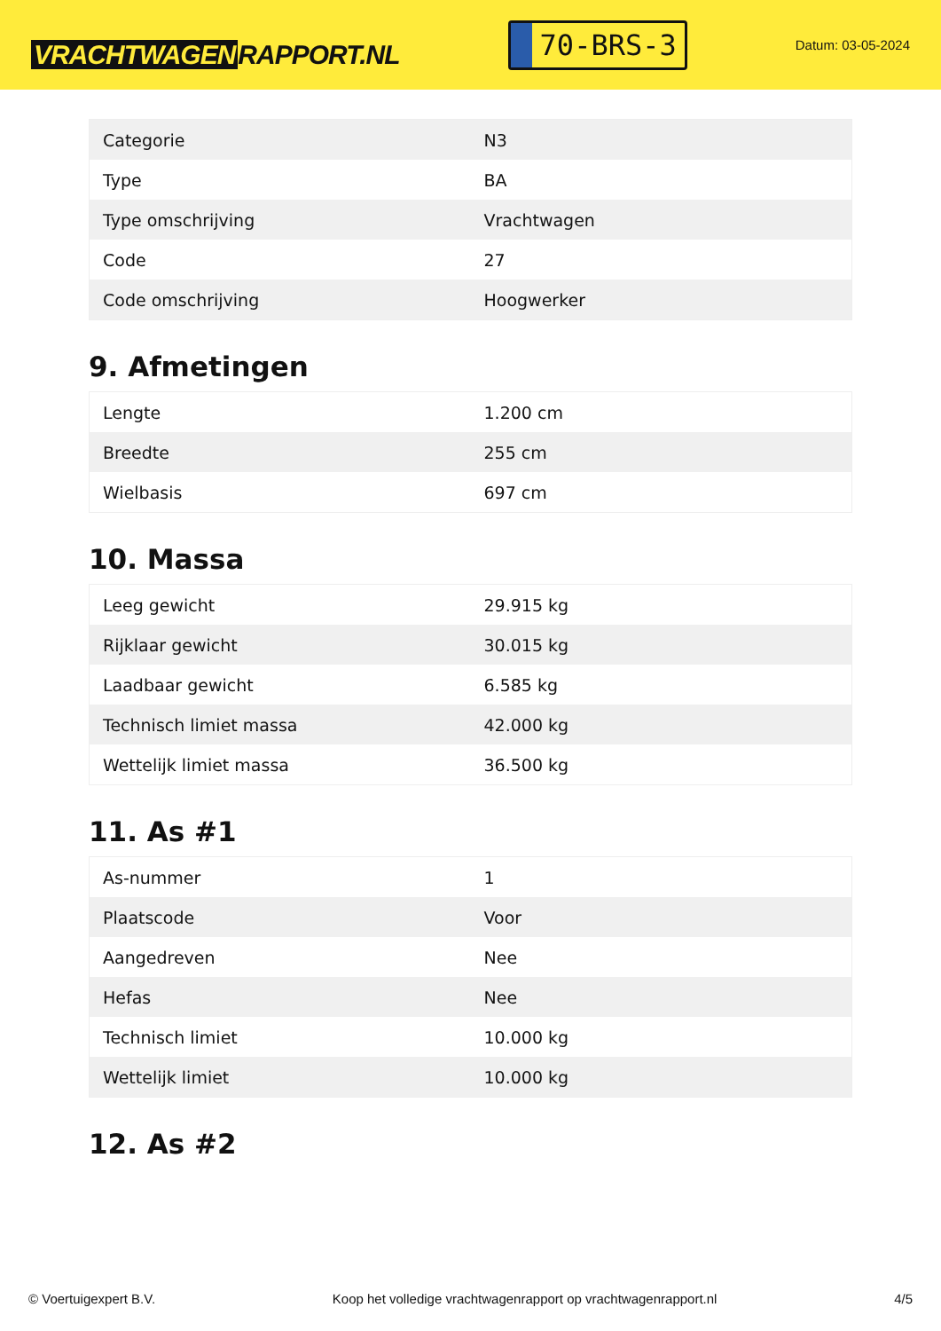VRACHTWAGEN RAPPORT.NL
70-BRS-3
Datum: 03-05-2024
| Categorie | N3 |
| Type | BA |
| Type omschrijving | Vrachtwagen |
| Code | 27 |
| Code omschrijving | Hoogwerker |
9. Afmetingen
| Lengte | 1.200 cm |
| Breedte | 255 cm |
| Wielbasis | 697 cm |
10. Massa
| Leeg gewicht | 29.915 kg |
| Rijklaar gewicht | 30.015 kg |
| Laadbaar gewicht | 6.585 kg |
| Technisch limiet massa | 42.000 kg |
| Wettelijk limiet massa | 36.500 kg |
11. As #1
| As-nummer | 1 |
| Plaatscode | Voor |
| Aangedreven | Nee |
| Hefas | Nee |
| Technisch limiet | 10.000 kg |
| Wettelijk limiet | 10.000 kg |
12. As #2
© Voertuigexpert B.V. Koop het volledige vrachtwagenrapport op vrachtwagenrapport.nl 4/5